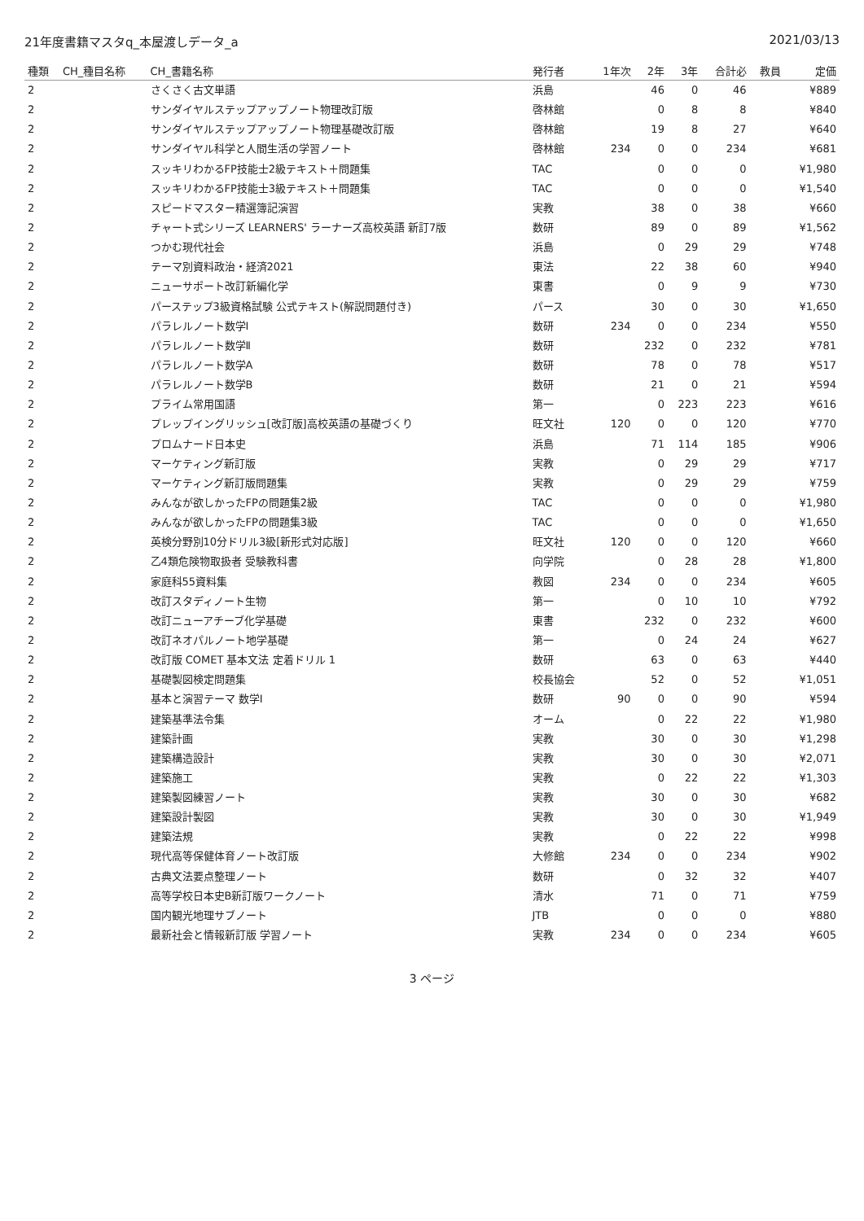21年度書籍マスタq_本屋渡しデータ_a 2021/03/13
| 種類 | CH_種目名称 | CH_書籍名称 | 発行者 | 1年次 | 2年 | 3年 | 合計必 | 教員 | 定価 |
| --- | --- | --- | --- | --- | --- | --- | --- | --- | --- |
| 2 | | さくさく古文単語 | 浜島 | | 46 | 0 | 46 | | ¥889 |
| 2 | | サンダイヤルステップアップノート物理改訂版 | 啓林館 | | 0 | 8 | 8 | | ¥840 |
| 2 | | サンダイヤルステップアップノート物理基礎改訂版 | 啓林館 | | 19 | 8 | 27 | | ¥640 |
| 2 | | サンダイヤル科学と人間生活の学習ノート | 啓林館 | 234 | 0 | 0 | 234 | | ¥681 |
| 2 | | スッキリわかるFP技能士2級テキスト＋問題集 | TAC | | 0 | 0 | 0 | | ¥1,980 |
| 2 | | スッキリわかるFP技能士3級テキスト＋問題集 | TAC | | 0 | 0 | 0 | | ¥1,540 |
| 2 | | スピードマスター精選簿記演習 | 実教 | | 38 | 0 | 38 | | ¥660 |
| 2 | | チャート式シリーズ LEARNERS' ラーナーズ高校英語 新訂7版 | 数研 | | 89 | 0 | 89 | | ¥1,562 |
| 2 | | つかむ現代社会 | 浜島 | | 0 | 29 | 29 | | ¥748 |
| 2 | | テーマ別資料政治・経済2021 | 東法 | | 22 | 38 | 60 | | ¥940 |
| 2 | | ニューサポート改訂新編化学 | 東書 | | 0 | 9 | 9 | | ¥730 |
| 2 | | パーステップ3級資格試験 公式テキスト(解説問題付き) | パース | | 30 | 0 | 30 | | ¥1,650 |
| 2 | | パラレルノート数学Ⅰ | 数研 | 234 | 0 | 0 | 234 | | ¥550 |
| 2 | | パラレルノート数学Ⅱ | 数研 | | 232 | 0 | 232 | | ¥781 |
| 2 | | パラレルノート数学A | 数研 | | 78 | 0 | 78 | | ¥517 |
| 2 | | パラレルノート数学B | 数研 | | 21 | 0 | 21 | | ¥594 |
| 2 | | プライム常用国語 | 第一 | | 0 | 223 | 223 | | ¥616 |
| 2 | | プレップイングリッシュ[改訂版]高校英語の基礎づくり | 旺文社 | 120 | 0 | 0 | 120 | | ¥770 |
| 2 | | プロムナード日本史 | 浜島 | | 71 | 114 | 185 | | ¥906 |
| 2 | | マーケティング新訂版 | 実教 | | 0 | 29 | 29 | | ¥717 |
| 2 | | マーケティング新訂版問題集 | 実教 | | 0 | 29 | 29 | | ¥759 |
| 2 | | みんなが欲しかったFPの問題集2級 | TAC | | 0 | 0 | 0 | | ¥1,980 |
| 2 | | みんなが欲しかったFPの問題集3級 | TAC | | 0 | 0 | 0 | | ¥1,650 |
| 2 | | 英検分野別10分ドリル3級[新形式対応版] | 旺文社 | 120 | 0 | 0 | 120 | | ¥660 |
| 2 | | 乙4類危険物取扱者 受験教科書 | 向学院 | | 0 | 28 | 28 | | ¥1,800 |
| 2 | | 家庭科55資料集 | 教図 | 234 | 0 | 0 | 234 | | ¥605 |
| 2 | | 改訂スタディノート生物 | 第一 | | 0 | 10 | 10 | | ¥792 |
| 2 | | 改訂ニューアチーブ化学基礎 | 東書 | | 232 | 0 | 232 | | ¥600 |
| 2 | | 改訂ネオパルノート地学基礎 | 第一 | | 0 | 24 | 24 | | ¥627 |
| 2 | | 改訂版 COMET 基本文法 定着ドリル 1 | 数研 | | 63 | 0 | 63 | | ¥440 |
| 2 | | 基礎製図検定問題集 | 校長協会 | | 52 | 0 | 52 | | ¥1,051 |
| 2 | | 基本と演習テーマ 数学Ⅰ | 数研 | 90 | 0 | 0 | 90 | | ¥594 |
| 2 | | 建築基準法令集 | オーム | | 0 | 22 | 22 | | ¥1,980 |
| 2 | | 建築計画 | 実教 | | 30 | 0 | 30 | | ¥1,298 |
| 2 | | 建築構造設計 | 実教 | | 30 | 0 | 30 | | ¥2,071 |
| 2 | | 建築施工 | 実教 | | 0 | 22 | 22 | | ¥1,303 |
| 2 | | 建築製図練習ノート | 実教 | | 30 | 0 | 30 | | ¥682 |
| 2 | | 建築設計製図 | 実教 | | 30 | 0 | 30 | | ¥1,949 |
| 2 | | 建築法規 | 実教 | | 0 | 22 | 22 | | ¥998 |
| 2 | | 現代高等保健体育ノート改訂版 | 大修館 | 234 | 0 | 0 | 234 | | ¥902 |
| 2 | | 古典文法要点整理ノート | 数研 | | 0 | 32 | 32 | | ¥407 |
| 2 | | 高等学校日本史B新訂版ワークノート | 清水 | | 71 | 0 | 71 | | ¥759 |
| 2 | | 国内観光地理サブノート | JTB | | 0 | 0 | 0 | | ¥880 |
| 2 | | 最新社会と情報新訂版 学習ノート | 実教 | 234 | 0 | 0 | 234 | | ¥605 |
3 ページ